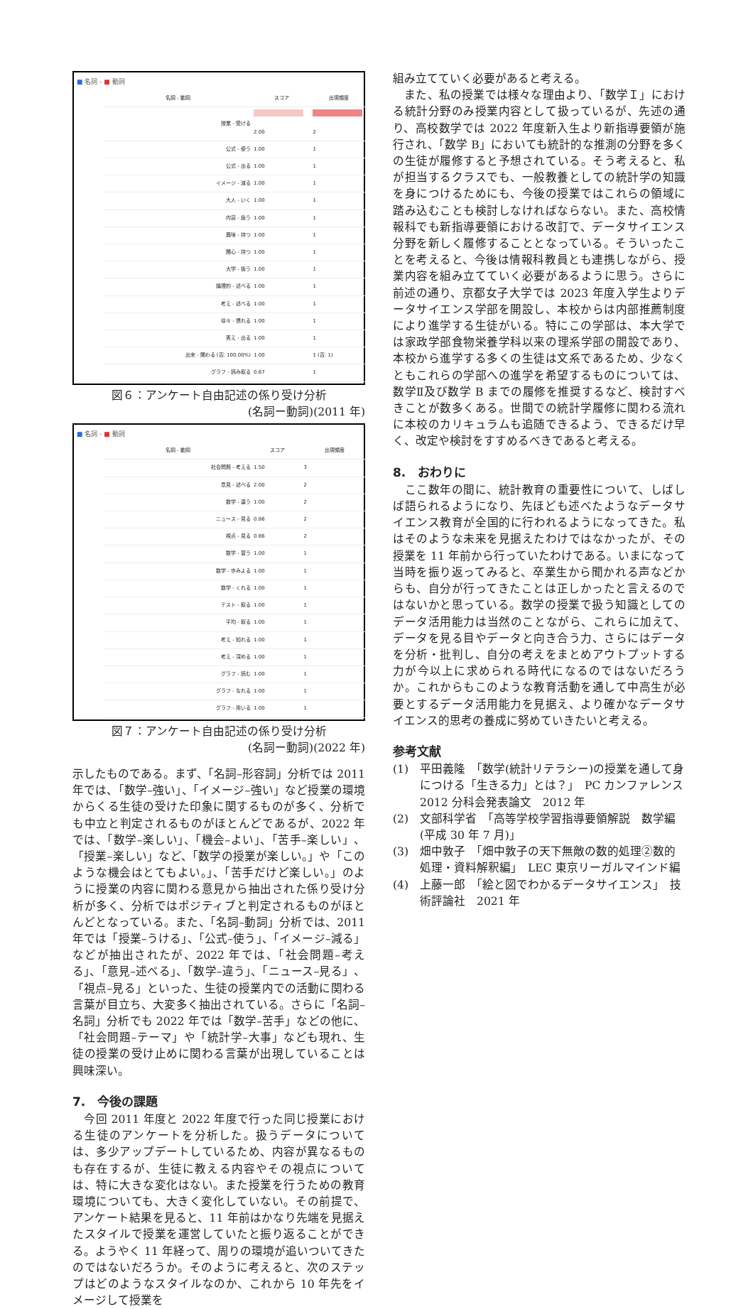■ 名詞 - ■ 動詞
| 名詞 - 動詞 | スコア | 出現頻度 |
| --- | --- | --- |
| 授業 - 受ける | 2.00 | 2 |
| 公式 - 使う | 1.00 | 1 |
| 公式 - 出る | 1.00 | 1 |
| イメージ - 減る | 1.00 | 1 |
| 大人 - いく | 1.00 | 1 |
| 内容 - 扱う | 1.00 | 1 |
| 興味 - 持つ | 1.00 | 1 |
| 関心 - 持つ | 1.00 | 1 |
| 大学 - 扱う | 1.00 | 1 |
| 論理的 - 述べる | 1.00 | 1 |
| 考え - 述べる | 1.00 | 1 |
| 徐々 - 慣れる | 1.00 | 1 |
| 答え - 出る | 1.00 | 1 |
| 出来 - 関わる (否: 100.00%) | 1.00 | 1 (否: 1) |
| グラフ - 読み取る | 0.67 | 1 |
図６：アンケート自由記述の係り受け分析
(名詞ー動詞)(2011 年)
■ 名詞 - ■ 動詞
| 名詞 - 動詞 | スコア | 出現頻度 |
| --- | --- | --- |
| 社会問題 - 考える | 1.50 | 3 |
| 意見 - 述べる | 2.00 | 2 |
| 数学 - 違う | 1.00 | 2 |
| ニュース - 見る | 0.86 | 2 |
| 視点 - 見る | 0.86 | 2 |
| 数学 - 習う | 1.00 | 1 |
| 数学 - 歩みよる | 1.00 | 1 |
| 数学 - くれる | 1.00 | 1 |
| テスト - 取る | 1.00 | 1 |
| 平均 - 取る | 1.00 | 1 |
| 考え - 知れる | 1.00 | 1 |
| 考え - 深める | 1.00 | 1 |
| グラフ - 読む | 1.00 | 1 |
| グラフ - なれる | 1.00 | 1 |
| グラフ - 用いる | 1.00 | 1 |
図７：アンケート自由記述の係り受け分析
(名詞ー動詞)(2022 年)
示したものである。まず、「名詞–形容詞」分析では 2011 年では、「数学–強い」、「イメージ–強い」など授業の環境からくる生徒の受けた印象に関するものが多く、分析でも中立と判定されるものがほとんどであるが、2022 年では、「数学–楽しい」、「機会–よい」、「苦手–楽しい」、「授業–楽しい」など、「数学の授業が楽しい。」や「このような機会はとてもよい。」、「苦手だけど楽しい。」のように授業の内容に関わる意見から抽出された係り受け分析が多く、分析ではポジティブと判定されるものがほとんどとなっている。また、「名詞–動詞」分析では、2011 年では「授業–うける」、「公式–使う」、「イメージ–減る」などが抽出されたが、2022 年では、「社会問題–考える」、「意見–述べる」、「数学–違う」、「ニュース–見る」、「視点–見る」といった、生徒の授業内での活動に関わる言葉が目立ち、大変多く抽出されている。さらに「名詞–名詞」分析でも 2022 年では「数学–苦手」などの他に、「社会問題–テーマ」や「統計学–大事」なども現れ、生徒の授業の受け止めに関わる言葉が出現していることは興味深い。
7.　今後の課題
　今回 2011 年度と 2022 年度で行った同じ授業における生徒のアンケートを分析した。扱うデータについては、多少アップデートしているため、内容が異なるものも存在するが、生徒に教える内容やその視点については、特に大きな変化はない。また授業を行うための教育環境についても、大きく変化していない。その前提で、アンケート結果を見ると、11 年前はかなり先端を見据えたスタイルで授業を運営していたと振り返ることができる。ようやく 11 年経って、周りの環境が追いついてきたのではないだろうか。そのように考えると、次のステップはどのようなスタイルなのか、これから 10 年先をイメージして授業を
組み立てていく必要があると考える。
　また、私の授業では様々な理由より、「数学Ｉ」における統計分野のみ授業内容として扱っているが、先述の通り、高校数学では 2022 年度新入生より新指導要領が施行され、「数学 B」においても統計的な推測の分野を多くの生徒が履修すると予想されている。そう考えると、私が担当するクラスでも、一般教養としての統計学の知識を身につけるためにも、今後の授業ではこれらの領域に踏み込むことも検討しなければならない。また、高校情報科でも新指導要領における改訂で、データサイエンス分野を新しく履修することとなっている。そういったことを考えると、今後は情報科教員とも連携しながら、授業内容を組み立てていく必要があるように思う。さらに前述の通り、京都女子大学では 2023 年度入学生よりデータサイエンス学部を開設し、本校からは内部推薦制度により進学する生徒がいる。特にこの学部は、本大学では家政学部食物栄養学科以来の理系学部の開設であり、本校から進学する多くの生徒は文系であるため、少なくともこれらの学部への進学を希望するものについては、数学Ⅱ及び数学 B までの履修を推奨するなど、検討すべきことが数多くある。世間での統計学履修に関わる流れに本校のカリキュラムも追随できるよう、できるだけ早く、改定や検討をすすめるべきであると考える。
8.　おわりに
　ここ数年の間に、統計教育の重要性について、しばしば語られるようになり、先ほども述べたようなデータサイエンス教育が全国的に行われるようになってきた。私はそのような未来を見据えたわけではなかったが、その授業を 11 年前から行っていたわけである。いまになって当時を振り返ってみると、卒業生から聞かれる声などからも、自分が行ってきたことは正しかったと言えるのではないかと思っている。数学の授業で扱う知識としてのデータ活用能力は当然のことながら、これらに加えて、データを見る目やデータと向き合う力、さらにはデータを分析・批判し、自分の考えをまとめアウトプットする力が今以上に求められる時代になるのではないだろうか。これからもこのような教育活動を通して中高生が必要とするデータ活用能力を見据え、より確かなデータサイエンス的思考の養成に努めていきたいと考える。
参考文献
(1) 平田義隆　「数学(統計リテラシー)の授業を通して身につける「生きる力」とは？」　PC カンファレンス 2012 分科会発表論文　2012 年
(2) 文部科学省　「高等学校学習指導要領解説　数学編(平成 30 年 7 月)」
(3) 畑中敦子　「畑中敦子の天下無敵の数的処理②数的処理・資料解釈編」　LEC 東京リーガルマインド編
(4) 上藤一郎　「絵と図でわかるデータサイエンス」　技術評論社　2021 年